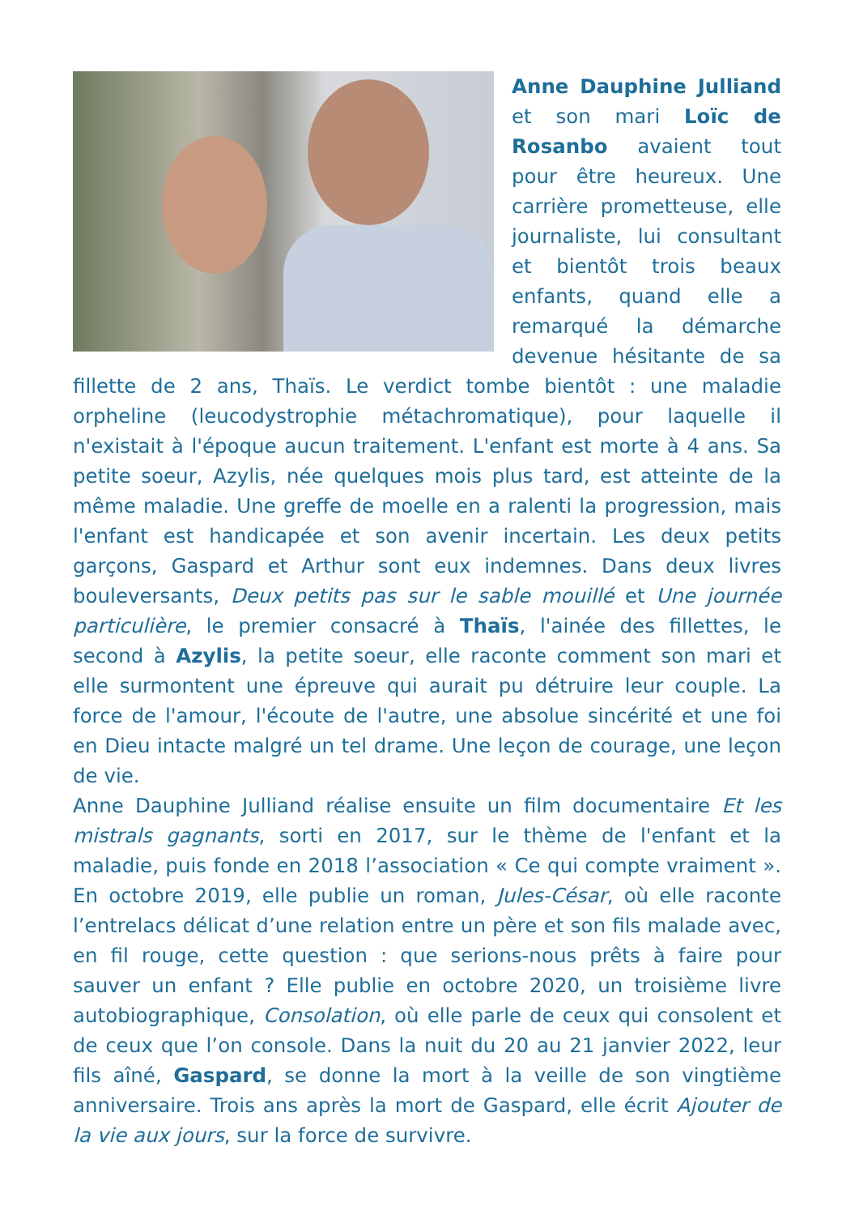Anne Dauphine Julliand et son mari Loïc de Rosanbo avaient tout pour être heureux. Une carrière prometteuse, elle journaliste, lui consultant et bientôt trois beaux enfants, quand elle a remarqué la démarche devenue hésitante de sa fillette de 2 ans, Thaïs. Le verdict tombe bientôt : une maladie orpheline (leucodystrophie métachromatique), pour laquelle il n'existait à l'époque aucun traitement. L'enfant est morte à 4 ans. Sa petite soeur, Azylis, née quelques mois plus tard, est atteinte de la même maladie. Une greffe de moelle en a ralenti la progression, mais l'enfant est handicapée et son avenir incertain. Les deux petits garçons, Gaspard et Arthur sont eux indemnes. Dans deux livres bouleversants, Deux petits pas sur le sable mouillé et Une journée particulière, le premier consacré à Thaïs, l'ainée des fillettes, le second à Azylis, la petite soeur, elle raconte comment son mari et elle surmontent une épreuve qui aurait pu détruire leur couple. La force de l'amour, l'écoute de l'autre, une absolue sincérité et une foi en Dieu intacte malgré un tel drame. Une leçon de courage, une leçon de vie.
Anne Dauphine Julliand réalise ensuite un film documentaire Et les mistrals gagnants, sorti en 2017, sur le thème de l'enfant et la maladie, puis fonde en 2018 l’association « Ce qui compte vraiment ». En octobre 2019, elle publie un roman, Jules-César, où elle raconte l’entrelacs délicat d’une relation entre un père et son fils malade avec, en fil rouge, cette question : que serions-nous prêts à faire pour sauver un enfant ? Elle publie en octobre 2020, un troisième livre autobiographique, Consolation, où elle parle de ceux qui consolent et de ceux que l’on console. Dans la nuit du 20 au 21 janvier 2022, leur fils aîné, Gaspard, se donne la mort à la veille de son vingtième anniversaire. Trois ans après la mort de Gaspard, elle écrit Ajouter de la vie aux jours, sur la force de survivre.